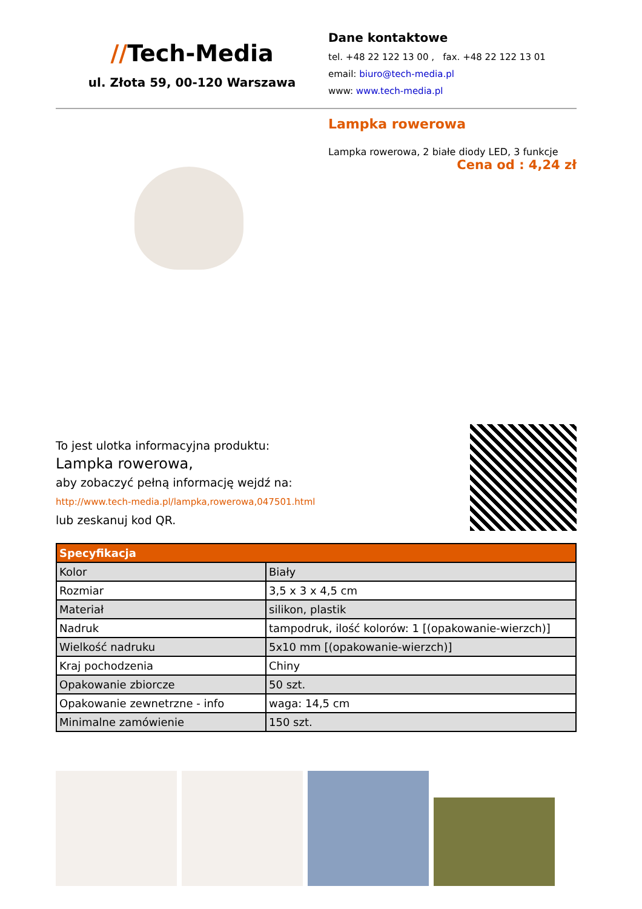//Tech-Media
ul. Złota 59, 00-120 Warszawa
Dane kontaktowe
tel. +48 22 122 13 00 , fax. +48 22 122 13 01
email: biuro@tech-media.pl
www: www.tech-media.pl
Lampka rowerowa
Lampka rowerowa, 2 białe diody LED, 3 funkcje
Cena od : 4,24 zł
To jest ulotka informacyjna produktu:
Lampka rowerowa,
aby zobaczyć pełną informację wejdź na:
http://www.tech-media.pl/lampka,rowerowa,047501.html
lub zeskanuj kod QR.
| Specyfikacja | |
| --- | --- |
| Kolor | Biały |
| Rozmiar | 3,5 x 3 x 4,5 cm |
| Materiał | silikon, plastik |
| Nadruk | tampodruk, ilość kolorów: 1 [(opakowanie-wierzch)] |
| Wielkość nadruku | 5x10 mm [(opakowanie-wierzch)] |
| Kraj pochodzenia | Chiny |
| Opakowanie zbiorcze | 50 szt. |
| Opakowanie zewnetrzne - info | waga: 14,5 cm |
| Minimalne zamówienie | 150 szt. |